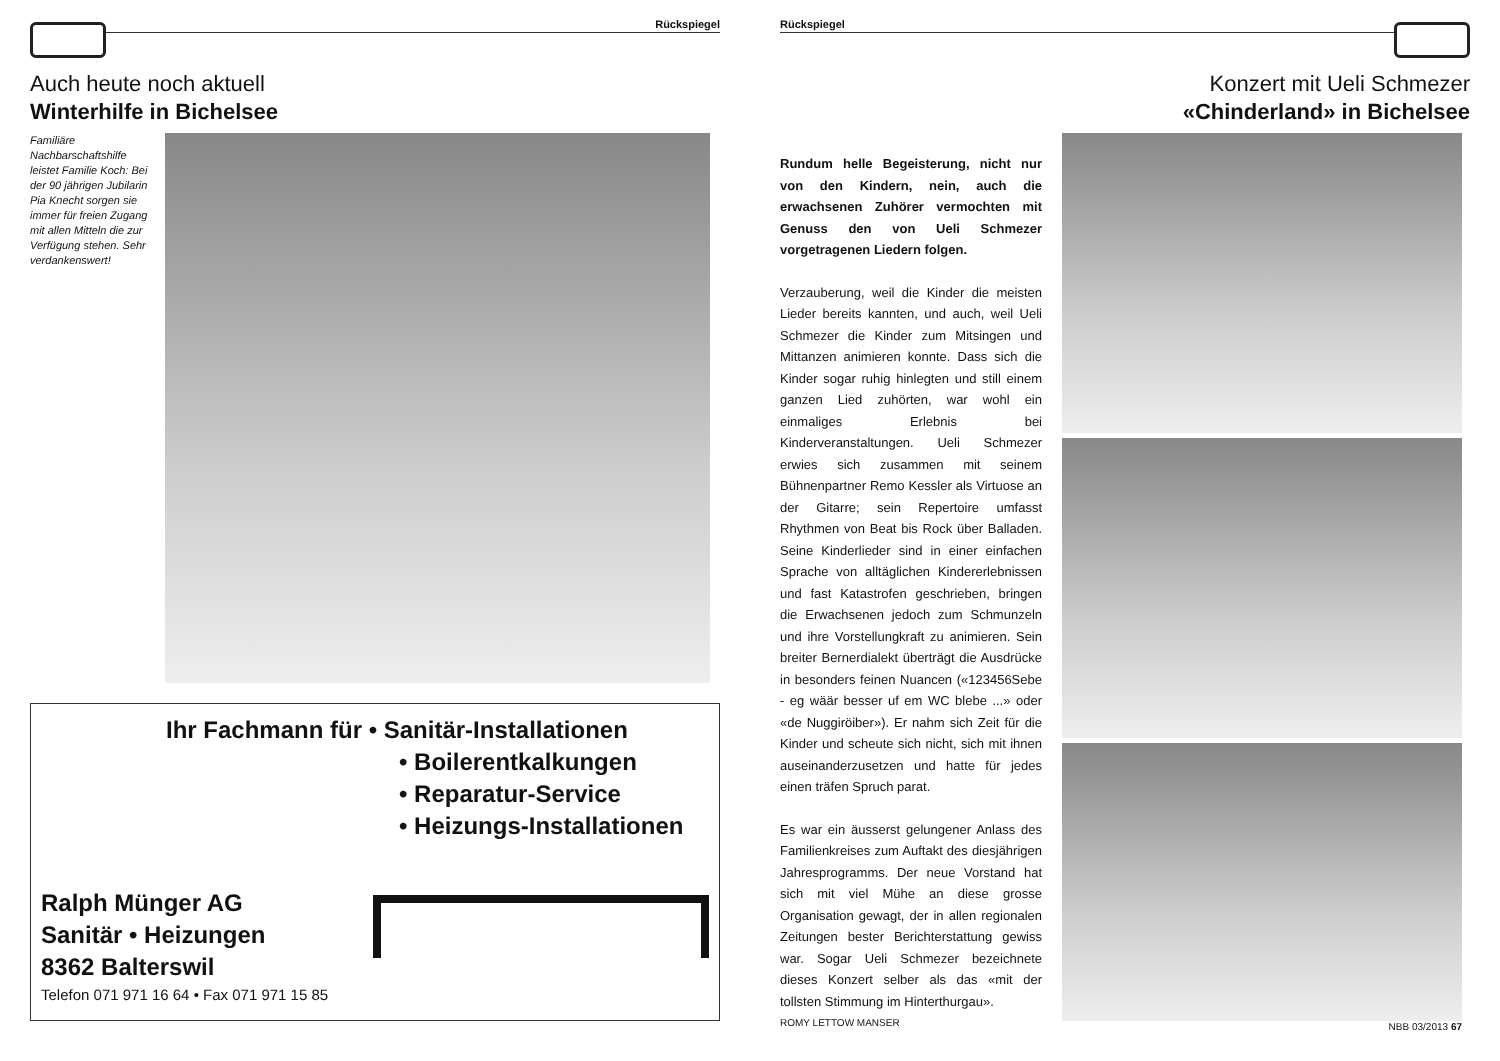Rückspiegel
Auch heute noch aktuell
Winterhilfe in Bichelsee
Familiäre Nachbarschaftshilfe leistet Familie Koch: Bei der 90 jährigen Jubilarin Pia Knecht sorgen sie immer für freien Zugang mit allen Mitteln die zur Verfügung stehen. Sehr verdankenswert!
Ihr Fachmann für • Sanitär-Installationen
• Boilerentkalkungen
• Reparatur-Service
• Heizungs-Installationen
Ralph Münger AG
Sanitär • Heizungen
8362 Balterswil
Telefon 071 971 16 64 • Fax 071 971 15 85
Rückspiegel
Konzert mit Ueli Schmezer
«Chinderland» in Bichelsee
Rundum helle Begeisterung, nicht nur von den Kindern, nein, auch die erwachsenen Zuhörer vermochten mit Genuss den von Ueli Schmezer vorgetragenen Liedern folgen.
Verzauberung, weil die Kinder die meisten Lieder bereits kannten, und auch, weil Ueli Schmezer die Kinder zum Mitsingen und Mittanzen animieren konnte. Dass sich die Kinder sogar ruhig hinlegten und still einem ganzen Lied zuhörten, war wohl ein einmaliges Erlebnis bei Kinderveranstaltungen. Ueli Schmezer erwies sich zusammen mit seinem Bühnenpartner Remo Kessler als Virtuose an der Gitarre; sein Repertoire umfasst Rhythmen von Beat bis Rock über Balladen. Seine Kinderlieder sind in einer einfachen Sprache von alltäglichen Kindererlebnissen und fast Katastrofen geschrieben, bringen die Erwachsenen jedoch zum Schmunzeln und ihre Vorstellungkraft zu animieren. Sein breiter Bernerdialekt überträgt die Ausdrücke in besonders feinen Nuancen («123456Sebe - eg wäär besser uf em WC blebe ...» oder «de Nuggiröiber»). Er nahm sich Zeit für die Kinder und scheute sich nicht, sich mit ihnen auseinanderzusetzen und hatte für jedes einen träfen Spruch parat.
Es war ein äusserst gelungener Anlass des Familienkreises zum Auftakt des diesjährigen Jahresprogramms. Der neue Vorstand hat sich mit viel Mühe an diese grosse Organisation gewagt, der in allen regionalen Zeitungen bester Berichterstattung gewiss war. Sogar Ueli Schmezer bezeichnete dieses Konzert selber als das «mit der tollsten Stimmung im Hinterthurgau».
ROMY LETTOW MANSER
NBB 03/2013 67